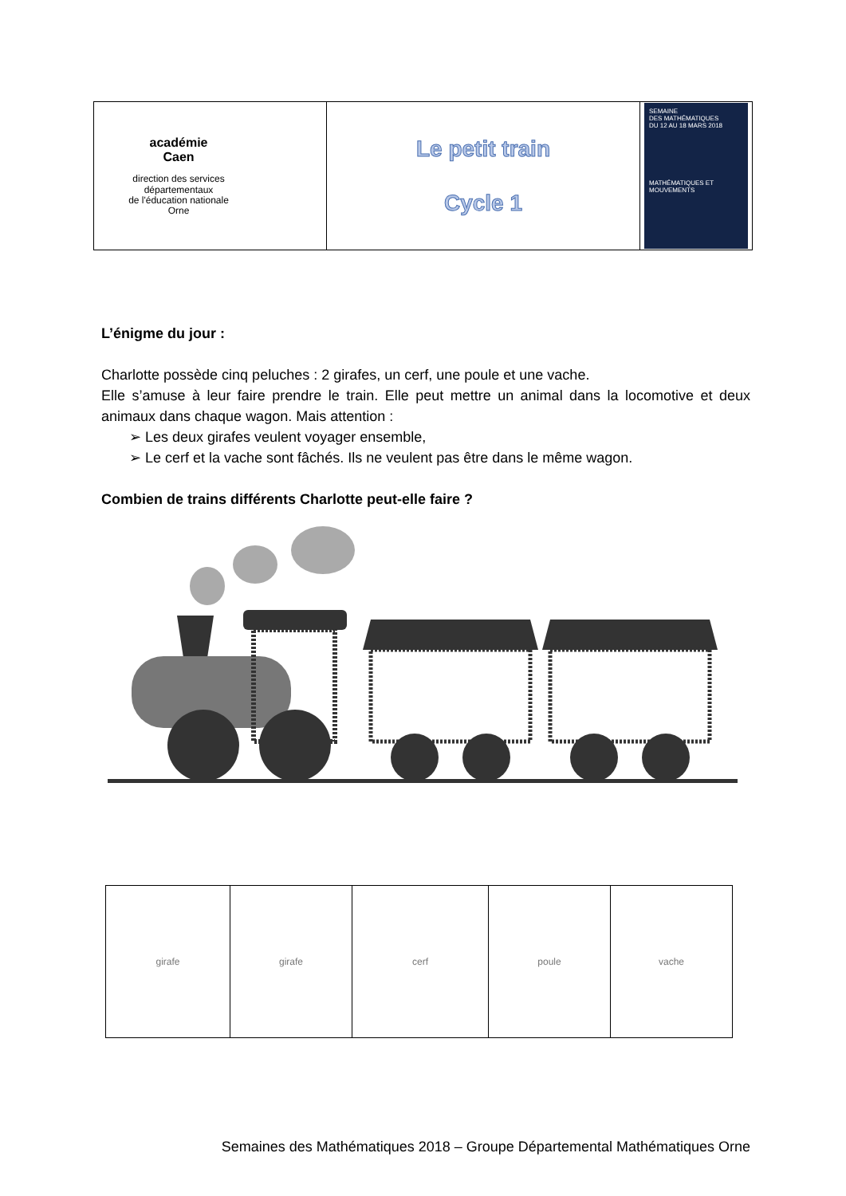| académie Caen direction des services départementaux de l'éducation nationale Orne | Le petit train Cycle 1 | SEMAINE DES MATHÉMATIQUES DU 12 AU 18 MARS 2018 MATHÉMATIQUES ET MOUVEMENTS |
L’énigme du jour :
Charlotte possède cinq peluches : 2 girafes, un cerf, une poule et une vache.
Elle s’amuse à leur faire prendre le train. Elle peut mettre un animal dans la locomotive et deux animaux dans chaque wagon. Mais attention :
➢ Les deux girafes veulent voyager ensemble,
➢ Le cerf et la vache sont fâchés. Ils ne veulent pas être dans le même wagon.
Combien de trains différents Charlotte peut-elle faire ?
| girafe | girafe | cerf | poule | vache |
Semaines des Mathématiques 2018 – Groupe Départemental Mathématiques Orne